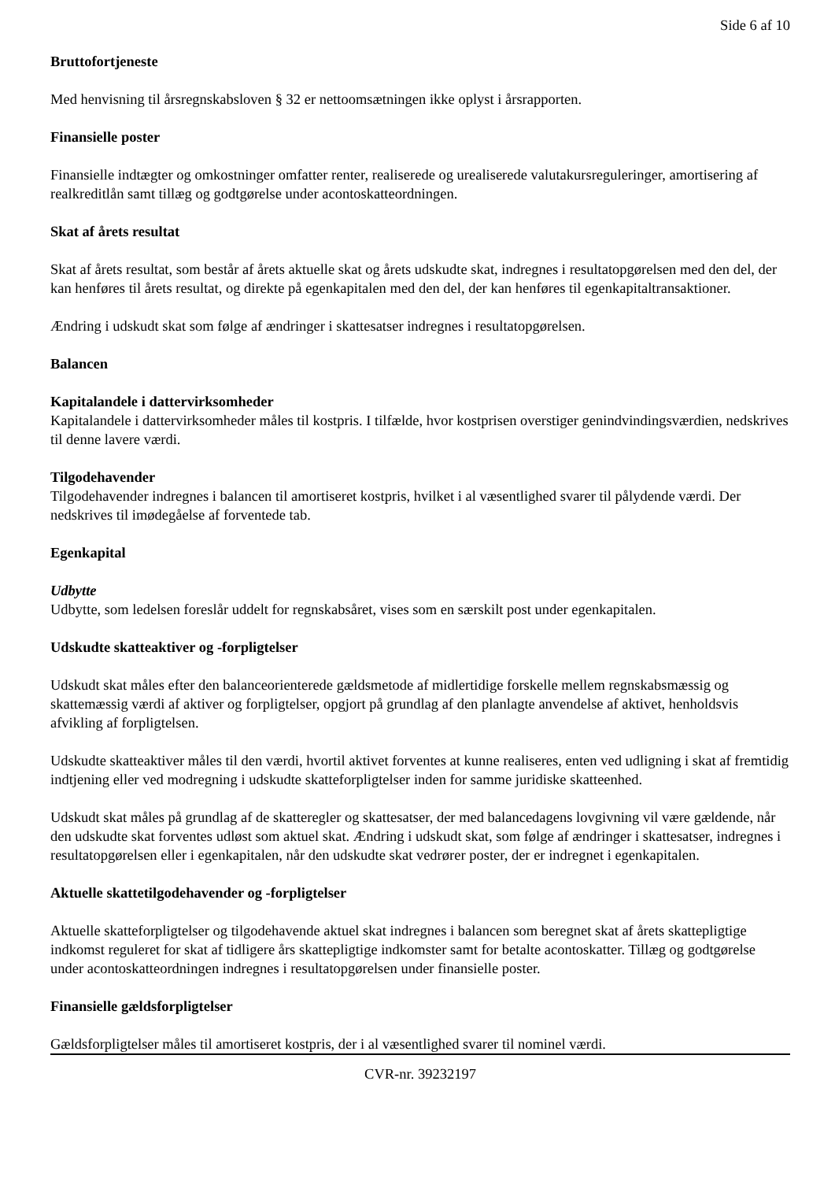Side 6 af 10
Bruttofortjeneste
Med henvisning til årsregnskabsloven § 32 er nettoomsætningen ikke oplyst i årsrapporten.
Finansielle poster
Finansielle indtægter og omkostninger omfatter renter, realiserede og urealiserede valutakursreguleringer, amortisering af realkreditlån samt tillæg og godtgørelse under acontoskatteordningen.
Skat af årets resultat
Skat af årets resultat, som består af årets aktuelle skat og årets udskudte skat, indregnes i resultatopgørelsen med den del, der kan henføres til årets resultat, og direkte på egenkapitalen med den del, der kan henføres til egenkapitaltransaktioner.
Ændring i udskudt skat som følge af ændringer i skattesatser indregnes i resultatopgørelsen.
Balancen
Kapitalandele i dattervirksomheder
Kapitalandele i dattervirksomheder måles til kostpris. I tilfælde, hvor kostprisen overstiger genindvindingsværdien, nedskrives til denne lavere værdi.
Tilgodehavender
Tilgodehavender indregnes i balancen til amortiseret kostpris, hvilket i al væsentlighed svarer til pålydende værdi. Der nedskrives til imødegåelse af forventede tab.
Egenkapital
Udbytte
Udbytte, som ledelsen foreslår uddelt for regnskabsåret, vises som en særskilt post under egenkapitalen.
Udskudte skatteaktiver og -forpligtelser
Udskudt skat måles efter den balanceorienterede gældsmetode af midlertidige forskelle mellem regnskabsmæssig og skattemæssig værdi af aktiver og forpligtelser, opgjort på grundlag af den planlagte anvendelse af aktivet, henholdsvis afvikling af forpligtelsen.
Udskudte skatteaktiver måles til den værdi, hvortil aktivet forventes at kunne realiseres, enten ved udligning i skat af fremtidig indtjening eller ved modregning i udskudte skatteforpligtelser inden for samme juridiske skatteenhed.
Udskudt skat måles på grundlag af de skatteregler og skattesatser, der med balancedagens lovgivning vil være gældende, når den udskudte skat forventes udløst som aktuel skat. Ændring i udskudt skat, som følge af ændringer i skattesatser, indregnes i resultatopgørelsen eller i egenkapitalen, når den udskudte skat vedrører poster, der er indregnet i egenkapitalen.
Aktuelle skattetilgodehavender og -forpligtelser
Aktuelle skatteforpligtelser og tilgodehavende aktuel skat indregnes i balancen som beregnet skat af årets skattepligtige indkomst reguleret for skat af tidligere års skattepligtige indkomster samt for betalte acontoskatter. Tillæg og godtgørelse under acontoskatteordningen indregnes i resultatopgørelsen under finansielle poster.
Finansielle gældsforpligtelser
Gældsforpligtelser måles til amortiseret kostpris, der i al væsentlighed svarer til nominel værdi.
CVR-nr. 39232197